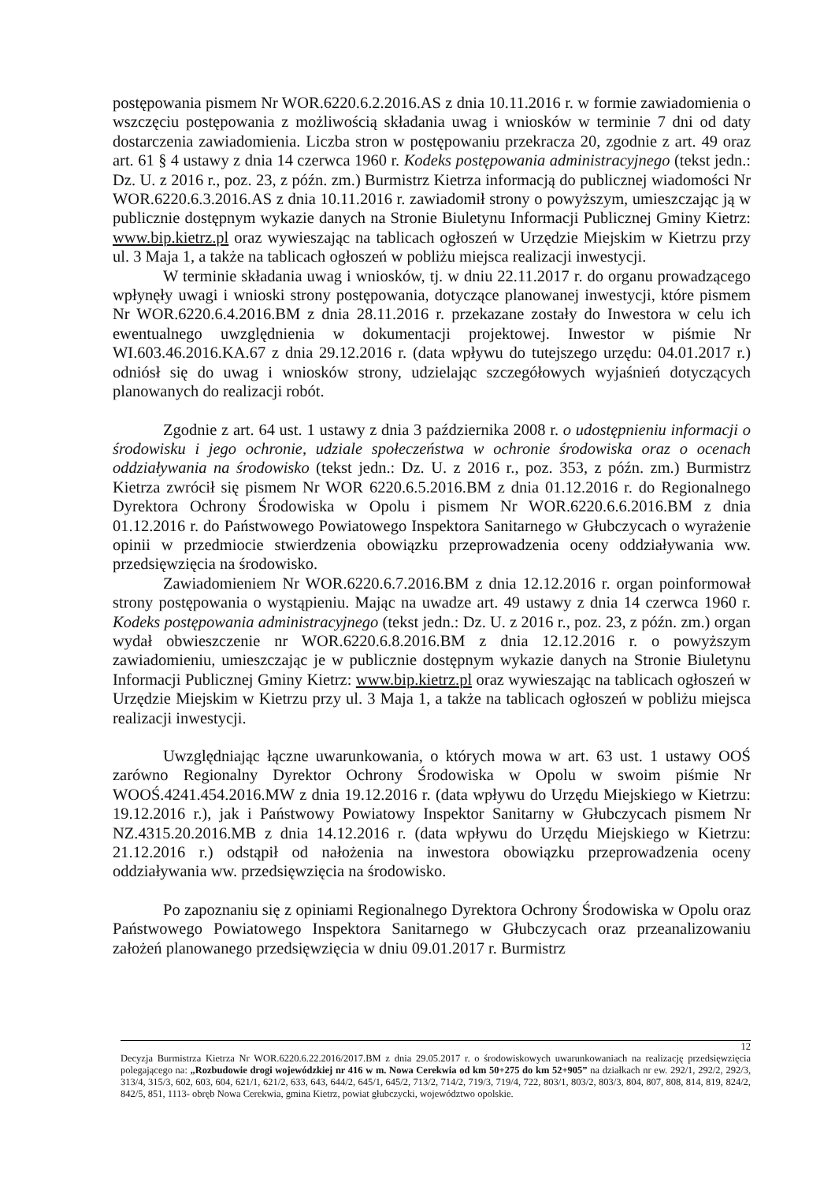postępowania pismem Nr WOR.6220.6.2.2016.AS z dnia 10.11.2016 r. w formie zawiadomienia o wszczęciu postępowania z możliwością składania uwag i wniosków w terminie 7 dni od daty dostarczenia zawiadomienia. Liczba stron w postępowaniu przekracza 20, zgodnie z art. 49 oraz art. 61 § 4 ustawy z dnia 14 czerwca 1960 r. Kodeks postępowania administracyjnego (tekst jedn.: Dz. U. z 2016 r., poz. 23, z późn. zm.) Burmistrz Kietrza informacją do publicznej wiadomości Nr WOR.6220.6.3.2016.AS z dnia 10.11.2016 r. zawiadomił strony o powyższym, umieszczając ją w publicznie dostępnym wykazie danych na Stronie Biuletynu Informacji Publicznej Gminy Kietrz: www.bip.kietrz.pl oraz wywieszając na tablicach ogłoszeń w Urzędzie Miejskim w Kietrzu przy ul. 3 Maja 1, a także na tablicach ogłoszeń w pobliżu miejsca realizacji inwestycji.
W terminie składania uwag i wniosków, tj. w dniu 22.11.2017 r. do organu prowadzącego wpłynęły uwagi i wnioski strony postępowania, dotyczące planowanej inwestycji, które pismem Nr WOR.6220.6.4.2016.BM z dnia 28.11.2016 r. przekazane zostały do Inwestora w celu ich ewentualnego uwzględnienia w dokumentacji projektowej. Inwestor w piśmie Nr WI.603.46.2016.KA.67 z dnia 29.12.2016 r. (data wpływu do tutejszego urzędu: 04.01.2017 r.) odniósł się do uwag i wniosków strony, udzielając szczegółowych wyjaśnień dotyczących planowanych do realizacji robót.
Zgodnie z art. 64 ust. 1 ustawy z dnia 3 października 2008 r. o udostępnieniu informacji o środowisku i jego ochronie, udziale społeczeństwa w ochronie środowiska oraz o ocenach oddziaływania na środowisko (tekst jedn.: Dz. U. z 2016 r., poz. 353, z późn. zm.) Burmistrz Kietrza zwrócił się pismem Nr WOR 6220.6.5.2016.BM z dnia 01.12.2016 r. do Regionalnego Dyrektora Ochrony Środowiska w Opolu i pismem Nr WOR.6220.6.6.2016.BM z dnia 01.12.2016 r. do Państwowego Powiatowego Inspektora Sanitarnego w Głubczycach o wyrażenie opinii w przedmiocie stwierdzenia obowiązku przeprowadzenia oceny oddziaływania ww. przedsięwzięcia na środowisko.
Zawiadomieniem Nr WOR.6220.6.7.2016.BM z dnia 12.12.2016 r. organ poinformował strony postępowania o wystąpieniu. Mając na uwadze art. 49 ustawy z dnia 14 czerwca 1960 r. Kodeks postępowania administracyjnego (tekst jedn.: Dz. U. z 2016 r., poz. 23, z późn. zm.) organ wydał obwieszczenie nr WOR.6220.6.8.2016.BM z dnia 12.12.2016 r. o powyższym zawiadomieniu, umieszczając je w publicznie dostępnym wykazie danych na Stronie Biuletynu Informacji Publicznej Gminy Kietrz: www.bip.kietrz.pl oraz wywieszając na tablicach ogłoszeń w Urzędzie Miejskim w Kietrzu przy ul. 3 Maja 1, a także na tablicach ogłoszeń w pobliżu miejsca realizacji inwestycji.
Uwzględniając łączne uwarunkowania, o których mowa w art. 63 ust. 1 ustawy OOŚ zarówno Regionalny Dyrektor Ochrony Środowiska w Opolu w swoim piśmie Nr WOOŚ.4241.454.2016.MW z dnia 19.12.2016 r. (data wpływu do Urzędu Miejskiego w Kietrzu: 19.12.2016 r.), jak i Państwowy Powiatowy Inspektor Sanitarny w Głubczycach pismem Nr NZ.4315.20.2016.MB z dnia 14.12.2016 r. (data wpływu do Urzędu Miejskiego w Kietrzu: 21.12.2016 r.) odstąpił od nałożenia na inwestora obowiązku przeprowadzenia oceny oddziaływania ww. przedsięwzięcia na środowisko.
Po zapoznaniu się z opiniami Regionalnego Dyrektora Ochrony Środowiska w Opolu oraz Państwowego Powiatowego Inspektora Sanitarnego w Głubczycach oraz przeanalizowaniu założeń planowanego przedsięwzięcia w dniu 09.01.2017 r. Burmistrz
12
Decyzja Burmistrza Kietrza Nr WOR.6220.6.22.2016/2017.BM z dnia 29.05.2017 r. o środowiskowych uwarunkowaniach na realizację przedsięwzięcia polegającego na: „Rozbudowie drogi wojewódzkiej nr 416 w m. Nowa Cerekwia od km 50+275 do km 52+905” na działkach nr ew. 292/1, 292/2, 292/3, 313/4, 315/3, 602, 603, 604, 621/1, 621/2, 633, 643, 644/2, 645/1, 645/2, 713/2, 714/2, 719/3, 719/4, 722, 803/1, 803/2, 803/3, 804, 807, 808, 814, 819, 824/2, 842/5, 851, 1113- obręb Nowa Cerekwia, gmina Kietrz, powiat głubczycki, województwo opolskie.